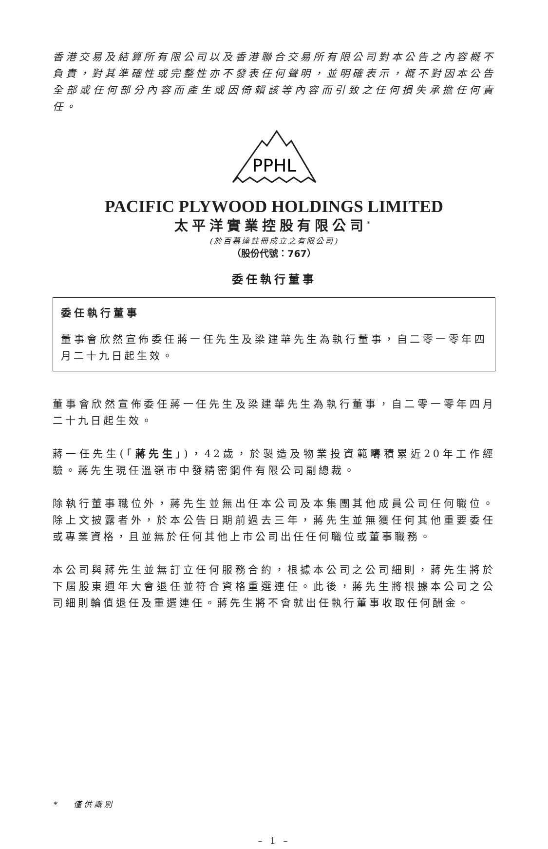香港交易及結算所有限公司以及香港聯合交易所有限公司對本公告之內容概不負責，對其準確性或完整性亦不發表任何聲明，並明確表示，概不對因本公告全部或任何部分內容而產生或因倚賴該等內容而引致之任何損失承擔任何責任。
PPHL
PACIFIC PLYWOOD HOLDINGS LIMITED
太平洋實業控股有限公司<sup>*</sup>
(於百慕達註冊成立之有限公司)
（股份代號：767）
委任執行董事
委任執行董事
董事會欣然宣佈委任蔣一任先生及梁建華先生為執行董事，自二零一零年四月二十九日起生效。
董事會欣然宣佈委任蔣一任先生及梁建華先生為執行董事，自二零一零年四月二十九日起生效。
蔣一任先生(「蔣先生」)，42歲，於製造及物業投資範疇積累近20年工作經驗。蔣先生現任溫嶺市中發精密鋼件有限公司副總裁。
除執行董事職位外，蔣先生並無出任本公司及本集團其他成員公司任何職位。除上文披露者外，於本公告日期前過去三年，蔣先生並無獲任何其他重要委任或專業資格，且並無於任何其他上市公司出任任何職位或董事職務。
本公司與蔣先生並無訂立任何服務合約，根據本公司之公司細則，蔣先生將於下屆股東週年大會退任並符合資格重選連任。此後，蔣先生將根據本公司之公司細則輪值退任及重選連任。蔣先生將不會就出任執行董事收取任何酬金。
* 僅供識別
– 1 –